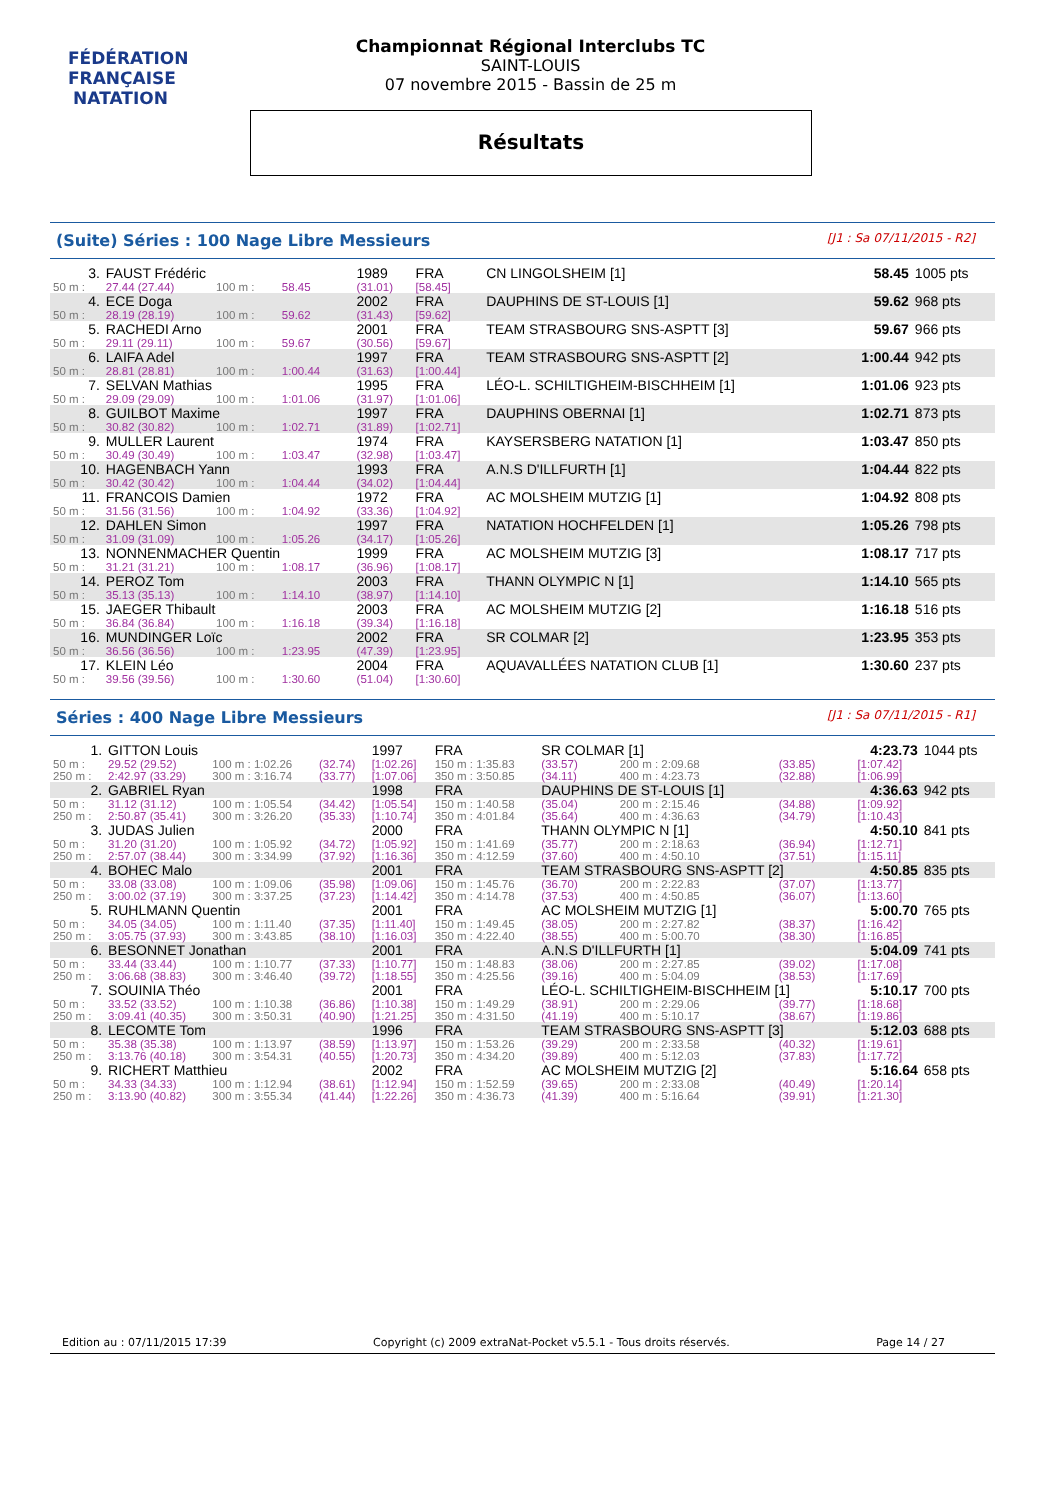FÉDÉRATION FRANÇAISE
NATATION
Championnat Régional Interclubs TC
SAINT-LOUIS
07 novembre 2015 - Bassin de 25 m
Résultats
(Suite) Séries : 100 Nage Libre Messieurs [J1 : Sa 07/11/2015 - R2]
| 3. | FAUST Frédéric | | | | 1989 | FRA | CN LINGOLSHEIM [1] | 58.45 | 1005 pts |
| 50 m : | 27.44 (27.44) | 100 m : | 58.45 | | (31.01) | [58.45] | | | |
| 4. | ECE Doga | | | | 2002 | FRA | DAUPHINS DE ST-LOUIS [1] | 59.62 | 968 pts |
| 50 m : | 28.19 (28.19) | 100 m : | 59.62 | | (31.43) | [59.62] | | | |
| 5. | RACHEDI Arno | | | | 2001 | FRA | TEAM STRASBOURG SNS-ASPTT [3] | 59.67 | 966 pts |
| 50 m : | 29.11 (29.11) | 100 m : | 59.67 | | (30.56) | [59.67] | | | |
| 6. | LAIFA Adel | | | | 1997 | FRA | TEAM STRASBOURG SNS-ASPTT [2] | 1:00.44 | 942 pts |
| 50 m : | 28.81 (28.81) | 100 m : | 1:00.44 | | (31.63) | [1:00.44] | | | |
| 7. | SELVAN Mathias | | | | 1995 | FRA | LÉO-L. SCHILTIGHEIM-BISCHHEIM [1] | 1:01.06 | 923 pts |
| 50 m : | 29.09 (29.09) | 100 m : | 1:01.06 | | (31.97) | [1:01.06] | | | |
| 8. | GUILBOT Maxime | | | | 1997 | FRA | DAUPHINS OBERNAI [1] | 1:02.71 | 873 pts |
| 50 m : | 30.82 (30.82) | 100 m : | 1:02.71 | | (31.89) | [1:02.71] | | | |
| 9. | MULLER Laurent | | | | 1974 | FRA | KAYSERSBERG NATATION [1] | 1:03.47 | 850 pts |
| 50 m : | 30.49 (30.49) | 100 m : | 1:03.47 | | (32.98) | [1:03.47] | | | |
| 10. | HAGENBACH Yann | | | | 1993 | FRA | A.N.S D'ILLFURTH [1] | 1:04.44 | 822 pts |
| 50 m : | 30.42 (30.42) | 100 m : | 1:04.44 | | (34.02) | [1:04.44] | | | |
| 11. | FRANCOIS Damien | | | | 1972 | FRA | AC MOLSHEIM MUTZIG [1] | 1:04.92 | 808 pts |
| 50 m : | 31.56 (31.56) | 100 m : | 1:04.92 | | (33.36) | [1:04.92] | | | |
| 12. | DAHLEN Simon | | | | 1997 | FRA | NATATION HOCHFELDEN [1] | 1:05.26 | 798 pts |
| 50 m : | 31.09 (31.09) | 100 m : | 1:05.26 | | (34.17) | [1:05.26] | | | |
| 13. | NONNENMACHER Quentin | | | | 1999 | FRA | AC MOLSHEIM MUTZIG [3] | 1:08.17 | 717 pts |
| 50 m : | 31.21 (31.21) | 100 m : | 1:08.17 | | (36.96) | [1:08.17] | | | |
| 14. | PEROZ Tom | | | | 2003 | FRA | THANN OLYMPIC N [1] | 1:14.10 | 565 pts |
| 50 m : | 35.13 (35.13) | 100 m : | 1:14.10 | | (38.97) | [1:14.10] | | | |
| 15. | JAEGER Thibault | | | | 2003 | FRA | AC MOLSHEIM MUTZIG [2] | 1:16.18 | 516 pts |
| 50 m : | 36.84 (36.84) | 100 m : | 1:16.18 | | (39.34) | [1:16.18] | | | |
| 16. | MUNDINGER Loïc | | | | 2002 | FRA | SR COLMAR [2] | 1:23.95 | 353 pts |
| 50 m : | 36.56 (36.56) | 100 m : | 1:23.95 | | (47.39) | [1:23.95] | | | |
| 17. | KLEIN Léo | | | | 2004 | FRA | AQUAVALLÉES NATATION CLUB [1] | 1:30.60 | 237 pts |
| 50 m : | 39.56 (39.56) | 100 m : | 1:30.60 | | (51.04) | [1:30.60] | | | |
Séries : 400 Nage Libre Messieurs [J1 : Sa 07/11/2015 - R1]
| 1. | GITTON Louis | | | 1997 | FRA | SR COLMAR [1] | | | 4:23.73 | 1044 pts |
| 50 m : | 29.52 (29.52) | 100 m : 1:02.26 | (32.74) | [1:02.26] | 150 m : 1:35.83 | (33.57) | 200 m : 2:09.68 | (33.85) | [1:07.42] | |
| 250 m : | 2:42.97 (33.29) | 300 m : 3:16.74 | (33.77) | [1:07.06] | 350 m : 3:50.85 | (34.11) | 400 m : 4:23.73 | (32.88) | [1:06.99] | |
| 2. | GABRIEL Ryan | | | 1998 | FRA | DAUPHINS DE ST-LOUIS [1] | | | 4:36.63 | 942 pts |
| 50 m : | 31.12 (31.12) | 100 m : 1:05.54 | (34.42) | [1:05.54] | 150 m : 1:40.58 | (35.04) | 200 m : 2:15.46 | (34.88) | [1:09.92] | |
| 250 m : | 2:50.87 (35.41) | 300 m : 3:26.20 | (35.33) | [1:10.74] | 350 m : 4:01.84 | (35.64) | 400 m : 4:36.63 | (34.79) | [1:10.43] | |
| 3. | JUDAS Julien | | | 2000 | FRA | THANN OLYMPIC N [1] | | | 4:50.10 | 841 pts |
| 50 m : | 31.20 (31.20) | 100 m : 1:05.92 | (34.72) | [1:05.92] | 150 m : 1:41.69 | (35.77) | 200 m : 2:18.63 | (36.94) | [1:12.71] | |
| 250 m : | 2:57.07 (38.44) | 300 m : 3:34.99 | (37.92) | [1:16.36] | 350 m : 4:12.59 | (37.60) | 400 m : 4:50.10 | (37.51) | [1:15.11] | |
| 4. | BOHEC Malo | | | 2001 | FRA | TEAM STRASBOURG SNS-ASPTT [2] | | | 4:50.85 | 835 pts |
| 50 m : | 33.08 (33.08) | 100 m : 1:09.06 | (35.98) | [1:09.06] | 150 m : 1:45.76 | (36.70) | 200 m : 2:22.83 | (37.07) | [1:13.77] | |
| 250 m : | 3:00.02 (37.19) | 300 m : 3:37.25 | (37.23) | [1:14.42] | 350 m : 4:14.78 | (37.53) | 400 m : 4:50.85 | (36.07) | [1:13.60] | |
| 5. | RUHLMANN Quentin | | | 2001 | FRA | AC MOLSHEIM MUTZIG [1] | | | 5:00.70 | 765 pts |
| 50 m : | 34.05 (34.05) | 100 m : 1:11.40 | (37.35) | [1:11.40] | 150 m : 1:49.45 | (38.05) | 200 m : 2:27.82 | (38.37) | [1:16.42] | |
| 250 m : | 3:05.75 (37.93) | 300 m : 3:43.85 | (38.10) | [1:16.03] | 350 m : 4:22.40 | (38.55) | 400 m : 5:00.70 | (38.30) | [1:16.85] | |
| 6. | BESONNET Jonathan | | | 2001 | FRA | A.N.S D'ILLFURTH [1] | | | 5:04.09 | 741 pts |
| 50 m : | 33.44 (33.44) | 100 m : 1:10.77 | (37.33) | [1:10.77] | 150 m : 1:48.83 | (38.06) | 200 m : 2:27.85 | (39.02) | [1:17.08] | |
| 250 m : | 3:06.68 (38.83) | 300 m : 3:46.40 | (39.72) | [1:18.55] | 350 m : 4:25.56 | (39.16) | 400 m : 5:04.09 | (38.53) | [1:17.69] | |
| 7. | SOUINIA Théo | | | 2001 | FRA | LÉO-L. SCHILTIGHEIM-BISCHHEIM [1] | | | 5:10.17 | 700 pts |
| 50 m : | 33.52 (33.52) | 100 m : 1:10.38 | (36.86) | [1:10.38] | 150 m : 1:49.29 | (38.91) | 200 m : 2:29.06 | (39.77) | [1:18.68] | |
| 250 m : | 3:09.41 (40.35) | 300 m : 3:50.31 | (40.90) | [1:21.25] | 350 m : 4:31.50 | (41.19) | 400 m : 5:10.17 | (38.67) | [1:19.86] | |
| 8. | LECOMTE Tom | | | 1996 | FRA | TEAM STRASBOURG SNS-ASPTT [3] | | | 5:12.03 | 688 pts |
| 50 m : | 35.38 (35.38) | 100 m : 1:13.97 | (38.59) | [1:13.97] | 150 m : 1:53.26 | (39.29) | 200 m : 2:33.58 | (40.32) | [1:19.61] | |
| 250 m : | 3:13.76 (40.18) | 300 m : 3:54.31 | (40.55) | [1:20.73] | 350 m : 4:34.20 | (39.89) | 400 m : 5:12.03 | (37.83) | [1:17.72] | |
| 9. | RICHERT Matthieu | | | 2002 | FRA | AC MOLSHEIM MUTZIG [2] | | | 5:16.64 | 658 pts |
| 50 m : | 34.33 (34.33) | 100 m : 1:12.94 | (38.61) | [1:12.94] | 150 m : 1:52.59 | (39.65) | 200 m : 2:33.08 | (40.49) | [1:20.14] | |
| 250 m : | 3:13.90 (40.82) | 300 m : 3:55.34 | (41.44) | [1:22.26] | 350 m : 4:36.73 | (41.39) | 400 m : 5:16.64 | (39.91) | [1:21.30] | |
Edition au : 07/11/2015 17:39 Copyright (c) 2009 extraNat-Pocket v5.5.1 - Tous droits réservés. Page 14 / 27